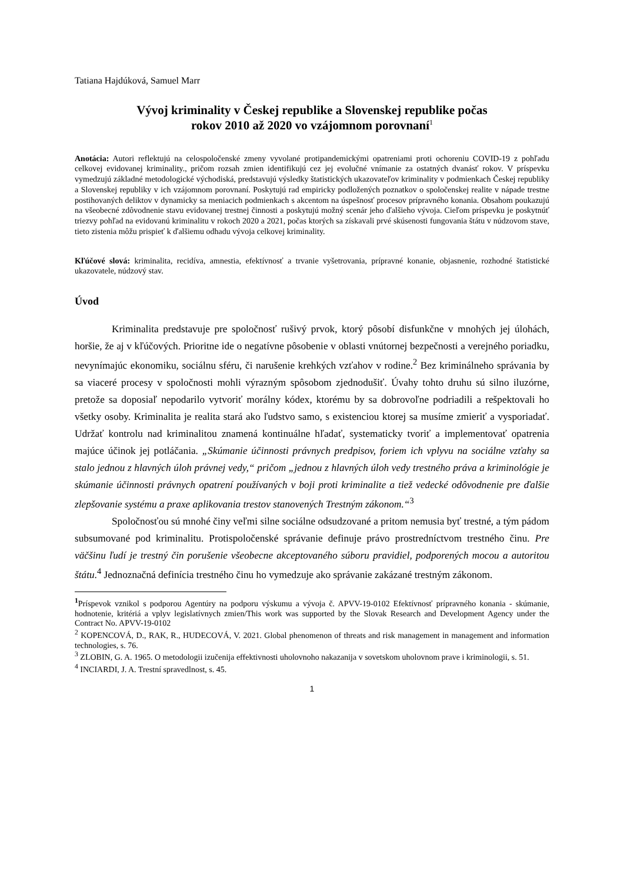Tatiana Hajdúková, Samuel Marr
Vývoj kriminality v Českej republike a Slovenskej republike počas
rokov 2010 až 2020 vo vzájomnom porovnaní<sup>1</sup>
Anotácia: Autori reflektujú na celospoločenské zmeny vyvolané protipandemickými opatreniami proti ochoreniu COVID-19 z pohľadu celkovej evidovanej kriminality., pričom rozsah zmien identifikujú cez jej evolučné vnímanie za ostatných dvanásť rokov. V príspevku vymedzujú základné metodologické východiská, predstavujú výsledky štatistických ukazovateľov kriminality v podmienkach Českej republiky a Slovenskej republiky v ich vzájomnom porovnaní. Poskytujú rad empiricky podložených poznatkov o spoločenskej realite v nápade trestne postihovaných deliktov v dynamicky sa meniacich podmienkach s akcentom na úspešnosť procesov prípravného konania. Obsahom poukazujú na všeobecné zdôvodnenie stavu evidovanej trestnej činnosti a poskytujú možný scenár jeho ďalšieho vývoja. Cieľom príspevku je poskytnúť triezvy pohľad na evidovanú kriminalitu v rokoch 2020 a 2021, počas ktorých sa získavali prvé skúsenosti fungovania štátu v núdzovom stave, tieto zistenia môžu prispieť k ďalšiemu odhadu vývoja celkovej kriminality.
Kľúčové slová: kriminalita, recidíva, amnestia, efektívnosť a trvanie vyšetrovania, prípravné konanie, objasnenie, rozhodné štatistické ukazovatele, núdzový stav.
Úvod
Kriminalita predstavuje pre spoločnosť rušivý prvok, ktorý pôsobí disfunkčne v mnohých jej úlohách, horšie, že aj v kľúčových. Prioritne ide o negatívne pôsobenie v oblasti vnútornej bezpečnosti a verejného poriadku, nevynímajúc ekonomiku, sociálnu sféru, či narušenie krehkých vzťahov v rodine.<sup>2</sup> Bez kriminálneho správania by sa viaceré procesy v spoločnosti mohli výrazným spôsobom zjednodušiť. Úvahy tohto druhu sú silno iluzórne, pretože sa doposiaľ nepodarilo vytvoriť morálny kódex, ktorému by sa dobrovoľne podriadili a rešpektovali ho všetky osoby. Kriminalita je realita stará ako ľudstvo samo, s existenciou ktorej sa musíme zmieriť a vysporiadať. Udržať kontrolu nad kriminalitou znamená kontinuálne hľadať, systematicky tvoriť a implementovať opatrenia majúce účinok jej potláčania. „Skúmanie účinnosti právnych predpisov, foriem ich vplyvu na sociálne vzťahy sa stalo jednou z hlavných úloh právnej vedy,“ pričom „jednou z hlavných úloh vedy trestného práva a kriminológie je skúmanie účinnosti právnych opatrení používaných v boji proti kriminalite a tiež vedecké odôvodnenie pre ďalšie zlepšovanie systému a praxe aplikovania trestov stanovených Trestným zákonom.“<sup>3</sup>
Spoločnosťou sú mnohé činy veľmi silne sociálne odsudzované a pritom nemusia byť trestné, a tým pádom subsumované pod kriminalitu. Protispoločenské správanie definuje právo prostredníctvom trestného činu. Pre väčšinu ľudí je trestný čin porušenie všeobecne akceptovaného súboru pravidiel, podporených mocou a autoritou štátu.<sup>4</sup> Jednoznačná definícia trestného činu ho vymedzuje ako správanie zakázané trestným zákonom.
<sup>1</sup> Príspevok vznikol s podporou Agentúry na podporu výskumu a vývoja č. APVV-19-0102 Efektívnosť prípravného konania - skúmanie, hodnotenie, kritériá a vplyv legislatívnych zmien/This work was supported by the Slovak Research and Development Agency under the Contract No. APVV-19-0102
<sup>2</sup> KOPENCOVÁ, D., RAK, R., HUDECOVÁ, V. 2021. Global phenomenon of threats and risk management in management and information technologies, s. 76.
<sup>3</sup> ZLOBIN, G. A. 1965. O metodologii izučenija effektivnosti uholovnoho nakazanija v sovetskom uholovnom prave i kriminologii, s. 51.
<sup>4</sup> INCIARDI, J. A. Trestní spravedlnost, s. 45.
1